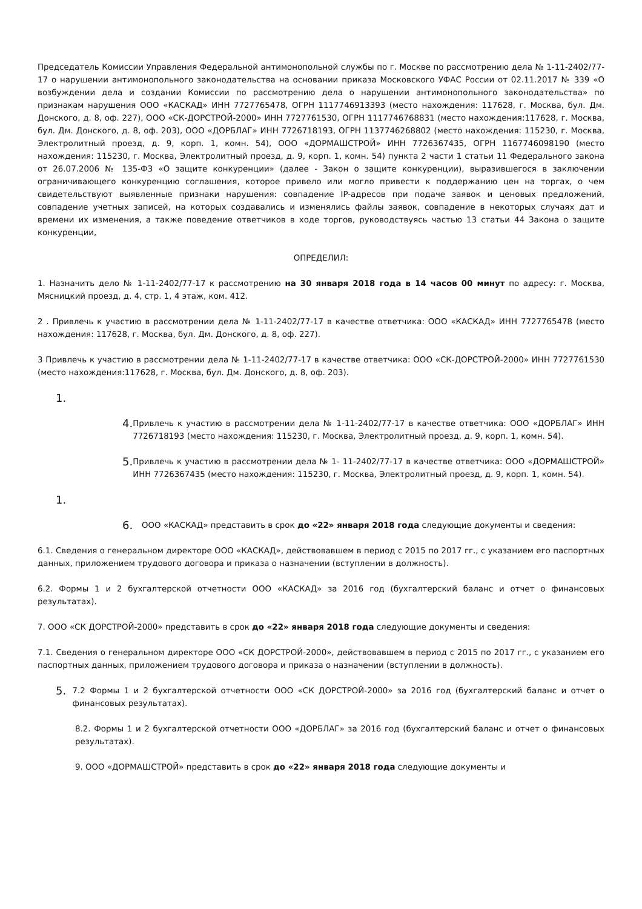Председатель Комиссии Управления Федеральной антимонопольной службы по г. Москве по рассмотрению дела № 1-11-2402/77-17 о нарушении антимонопольного законодательства на основании приказа Московского УФАС России от 02.11.2017 № 339 «О возбуждении дела и создании Комиссии по рассмотрению дела о нарушении антимонопольного законодательства» по признакам нарушения ООО «КАСКАД» ИНН 7727765478, ОГРН 1117746913393 (место нахождения: 117628, г. Москва, бул. Дм. Донского, д. 8, оф. 227), ООО «СК-ДОРСТРОЙ-2000» ИНН 7727761530, ОГРН 1117746768831 (место нахождения:117628, г. Москва, бул. Дм. Донского, д. 8, оф. 203), ООО «ДОРБЛАГ» ИНН 7726718193, ОГРН 1137746268802 (место нахождения: 115230, г. Москва, Электролитный проезд, д. 9, корп. 1, комн. 54), ООО «ДОРМАШСТРОЙ» ИНН 7726367435, ОГРН 1167746098190 (место нахождения: 115230, г. Москва, Электролитный проезд, д. 9, корп. 1, комн. 54) пункта 2 части 1 статьи 11 Федерального закона от 26.07.2006 № 135-ФЗ «О защите конкуренции» (далее - Закон о защите конкуренции), выразившегося в заключении ограничивающего конкуренцию соглашения, которое привело или могло привести к поддержанию цен на торгах, о чем свидетельствуют выявленные признаки нарушения: совпадение IP-адресов при подаче заявок и ценовых предложений, совпадение учетных записей, на которых создавались и изменялись файлы заявок, совпадение в некоторых случаях дат и времени их изменения, а также поведение ответчиков в ходе торгов, руководствуясь частью 13 статьи 44 Закона о защите конкуренции,
ОПРЕДЕЛИЛ:
1. Назначить дело № 1-11-2402/77-17 к рассмотрению на 30 января 2018 года в 14 часов 00 минут по адресу: г. Москва, Мясницкий проезд, д. 4, стр. 1, 4 этаж, ком. 412.
2 . Привлечь к участию в рассмотрении дела № 1-11-2402/77-17 в качестве ответчика: ООО «КАСКАД» ИНН 7727765478 (место нахождения: 117628, г. Москва, бул. Дм. Донского, д. 8, оф. 227).
3 Привлечь к участию в рассмотрении дела № 1-11-2402/77-17 в качестве ответчика: ООО «СК-ДОРСТРОЙ-2000» ИНН 7727761530 (место нахождения:117628, г. Москва, бул. Дм. Донского, д. 8, оф. 203).
1.
4.
Привлечь к участию в рассмотрении дела № 1-11-2402/77-17 в качестве ответчика: ООО «ДОРБЛАГ» ИНН 7726718193 (место нахождения: 115230, г. Москва, Электролитный проезд, д. 9, корп. 1, комн. 54).
5.
Привлечь к участию в рассмотрении дела № 1- 11-2402/77-17 в качестве ответчика: ООО «ДОРМАШСТРОЙ» ИНН 7726367435 (место нахождения: 115230, г. Москва, Электролитный проезд, д. 9, корп. 1, комн. 54).
1.
6.
ООО «КАСКАД» представить в срок до «22» января 2018 года следующие документы и сведения:
6.1. Сведения о генеральном директоре ООО «КАСКАД», действовавшем в период с 2015 по 2017 гг., с указанием его паспортных данных, приложением трудового договора и приказа о назначении (вступлении в должность).
6.2. Формы 1 и 2 бухгалтерской отчетности ООО «КАСКАД» за 2016 год (бухгалтерский баланс и отчет о финансовых результатах).
7. ООО «СК ДОРСТРОЙ-2000» представить в срок до «22» января 2018 года следующие документы и сведения:
7.1. Сведения о генеральном директоре ООО «СК ДОРСТРОЙ-2000», действовавшем в период с 2015 по 2017 гг., с указанием его паспортных данных, приложением трудового договора и приказа о назначении (вступлении в должность).
5.
7.2 Формы 1 и 2 бухгалтерской отчетности ООО «СК ДОРСТРОЙ-2000» за 2016 год (бухгалтерский баланс и отчет о финансовых результатах).
8.2. Формы 1 и 2 бухгалтерской отчетности ООО «ДОРБЛАГ» за 2016 год (бухгалтерский баланс и отчет о финансовых результатах).
9. ООО «ДОРМАШСТРОЙ» представить в срок до «22» января 2018 года следующие документы и